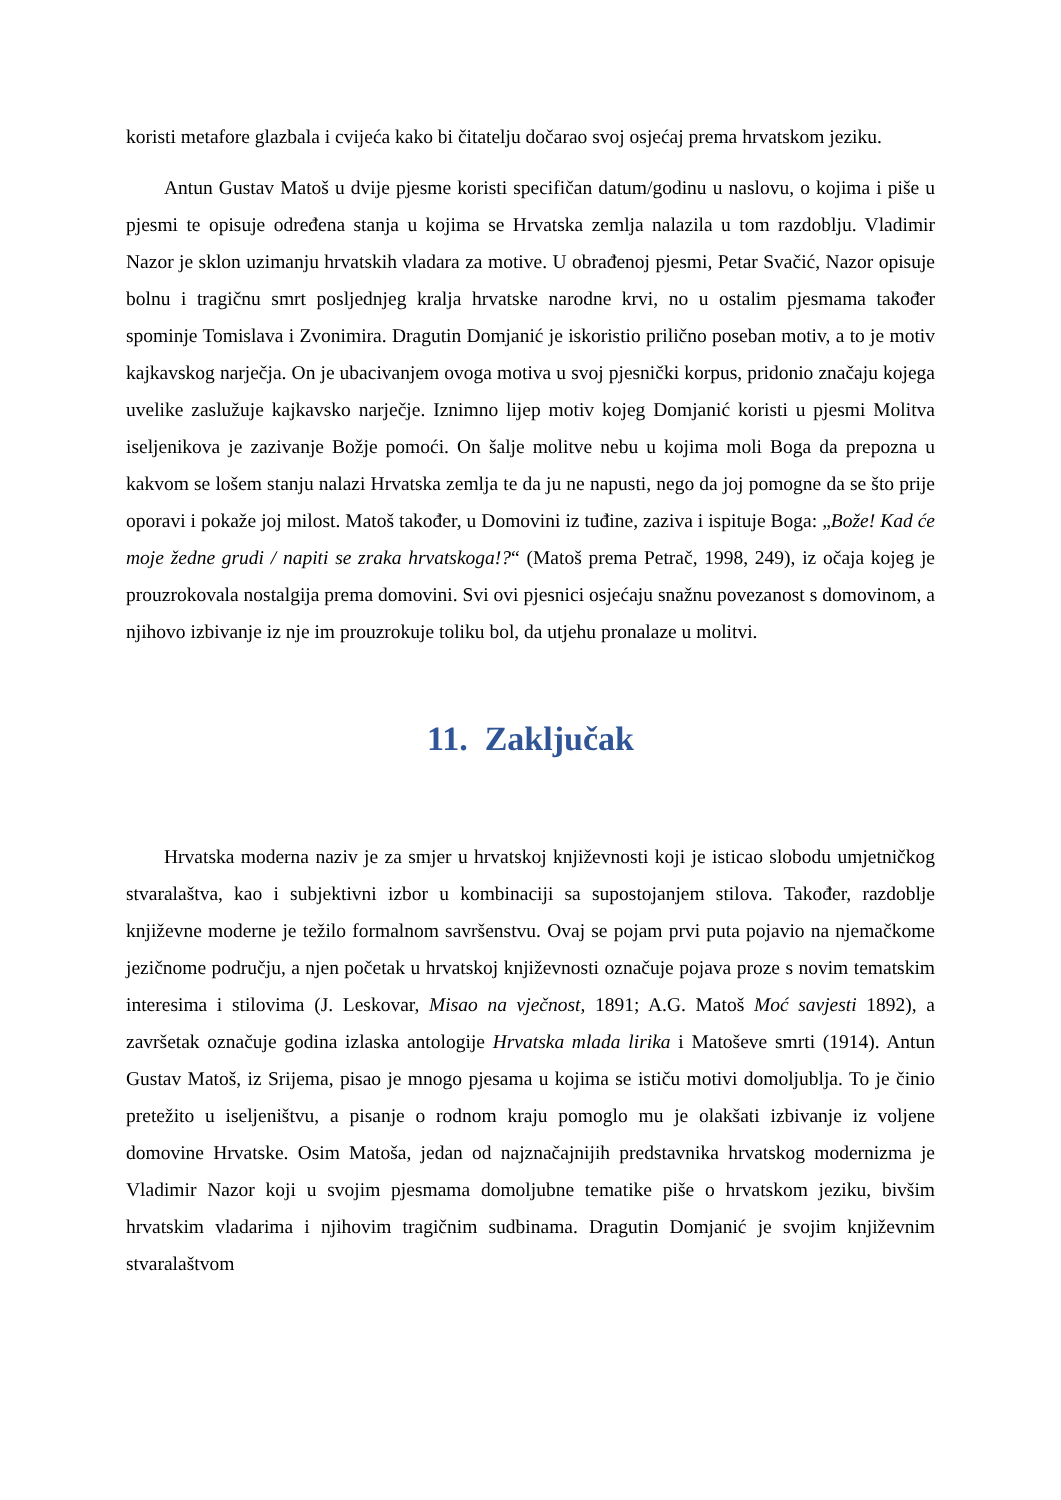koristi metafore glazbala i cvijeća kako bi čitatelju dočarao svoj osjećaj prema hrvatskom jeziku.
Antun Gustav Matoš u dvije pjesme koristi specifičan datum/godinu u naslovu, o kojima i piše u pjesmi te opisuje određena stanja u kojima se Hrvatska zemlja nalazila u tom razdoblju. Vladimir Nazor je sklon uzimanju hrvatskih vladara za motive. U obrađenoj pjesmi, Petar Svačić, Nazor opisuje bolnu i tragičnu smrt posljednjeg kralja hrvatske narodne krvi, no u ostalim pjesmama također spominje Tomislava i Zvonimira. Dragutin Domjanić je iskoristio prilično poseban motiv, a to je motiv kajkavskog narječja. On je ubacivanjem ovoga motiva u svoj pjesnički korpus, pridonio značaju kojega uvelike zaslužuje kajkavsko narječje. Iznimno lijep motiv kojeg Domjanić koristi u pjesmi Molitva iseljenikova je zazivanje Božje pomoći. On šalje molitve nebu u kojima moli Boga da prepozna u kakvom se lošem stanju nalazi Hrvatska zemlja te da ju ne napusti, nego da joj pomogne da se što prije oporavi i pokaže joj milost. Matoš također, u Domovini iz tuđine, zaziva i ispituje Boga: „Bože! Kad će moje žedne grudi / napiti se zraka hrvatskoga!?“ (Matoš prema Petrač, 1998, 249), iz očaja kojeg je prouzrokovala nostalgija prema domovini. Svi ovi pjesnici osjećaju snažnu povezanost s domovinom, a njihovo izbivanje iz nje im prouzrokuje toliku bol, da utjehu pronalaze u molitvi.
11. Zaključak
Hrvatska moderna naziv je za smjer u hrvatskoj književnosti koji je isticao slobodu umjetničkog stvaralaštva, kao i subjektivni izbor u kombinaciji sa supostojanjem stilova. Također, razdoblje književne moderne je težilo formalnom savršenstvu. Ovaj se pojam prvi puta pojavio na njemačkome jezičnome području, a njen početak u hrvatskoj književnosti označuje pojava proze s novim tematskim interesima i stilovima (J. Leskovar, Misao na vječnost, 1891; A.G. Matoš Moć savjesti 1892), a završetak označuje godina izlaska antologije Hrvatska mlada lirika i Matoševe smrti (1914). Antun Gustav Matoš, iz Srijema, pisao je mnogo pjesama u kojima se ističu motivi domoljublja. To je činio pretežito u iseljeništvu, a pisanje o rodnom kraju pomoglo mu je olakšati izbivanje iz voljene domovine Hrvatske. Osim Matoša, jedan od najznačajnijih predstavnika hrvatskog modernizma je Vladimir Nazor koji u svojim pjesmama domoljubne tematike piše o hrvatskom jeziku, bivšim hrvatskim vladarima i njihovim tragičnim sudbinama. Dragutin Domjanić je svojim književnim stvaralaštvom